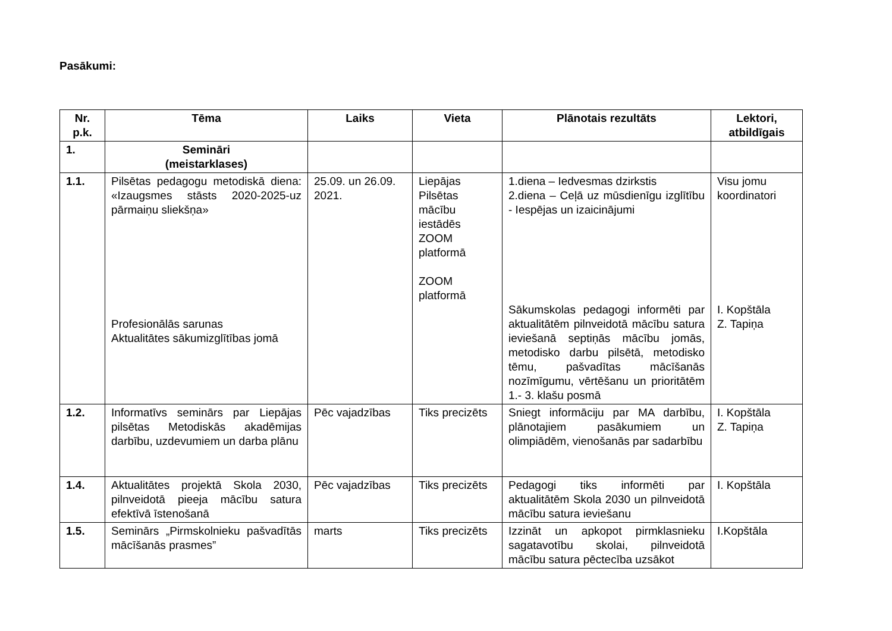Pasākumi:
| Nr. p.k. | Tēma | Laiks | Vieta | Plānotais rezultāts | Lektori, atbildīgais |
| --- | --- | --- | --- | --- | --- |
| 1. | Semināri (meistarklases) | | | | |
| 1.1. | Pilsētas pedagogu metodiskā diena: «Izaugsmes stāsts 2020-2025-uz pārmaiņu sliekšņa» Profesionālās sarunas Aktualitātes sākumizglītības jomā | 25.09. un 26.09. 2021. | Liepājas Pilsētas mācību iestādēs ZOOM platformā ZOOM platformā | 1.diena – Iedvesmas dzirkstis 2.diena – Ceļā uz mūsdienīgu izglītību - Iespējas un izaicinājumi Sākumskolas pedagogi informēti par aktualitātēm pilnveidotā mācību satura ieviešanā septiņās mācību jomās, metodisko darbu pilsētā, metodisko tēmu, pašvadītas mācīšanās nozīmīgumu, vērtēšanu un prioritātēm 1.- 3. klašu posmā | Visu jomu koordinatori I. Kopštāla Z. Tapiņa |
| 1.2. | Informatīvs seminārs par Liepājas pilsētas Metodiskās akadēmijas darbību, uzdevumiem un darba plānu | Pēc vajadzības | Tiks precizēts | Sniegt informāciju par MA darbību, plānotajiem pasākumiem un olimpiādēm, vienošanās par sadarbību | I. Kopštāla Z. Tapiņa |
| 1.4. | Aktualitātes projektā Skola 2030, pilnveidotā pieeja mācību satura efektīvā īstenošanā | Pēc vajadzības | Tiks precizēts | Pedagogi tiks informēti par aktualitātēm Skola 2030 un pilnveidotā mācību satura ieviešanu | I. Kopštāla |
| 1.5. | Seminārs „Pirmskolnieku pašvadītās mācīšanās prasmes” | marts | Tiks precizēts | Izzināt un apkopot pirmklasnieku sagatavotību skolai, pilnveidotā mācību satura pēctecība uzsākot | I.Kopštāla |